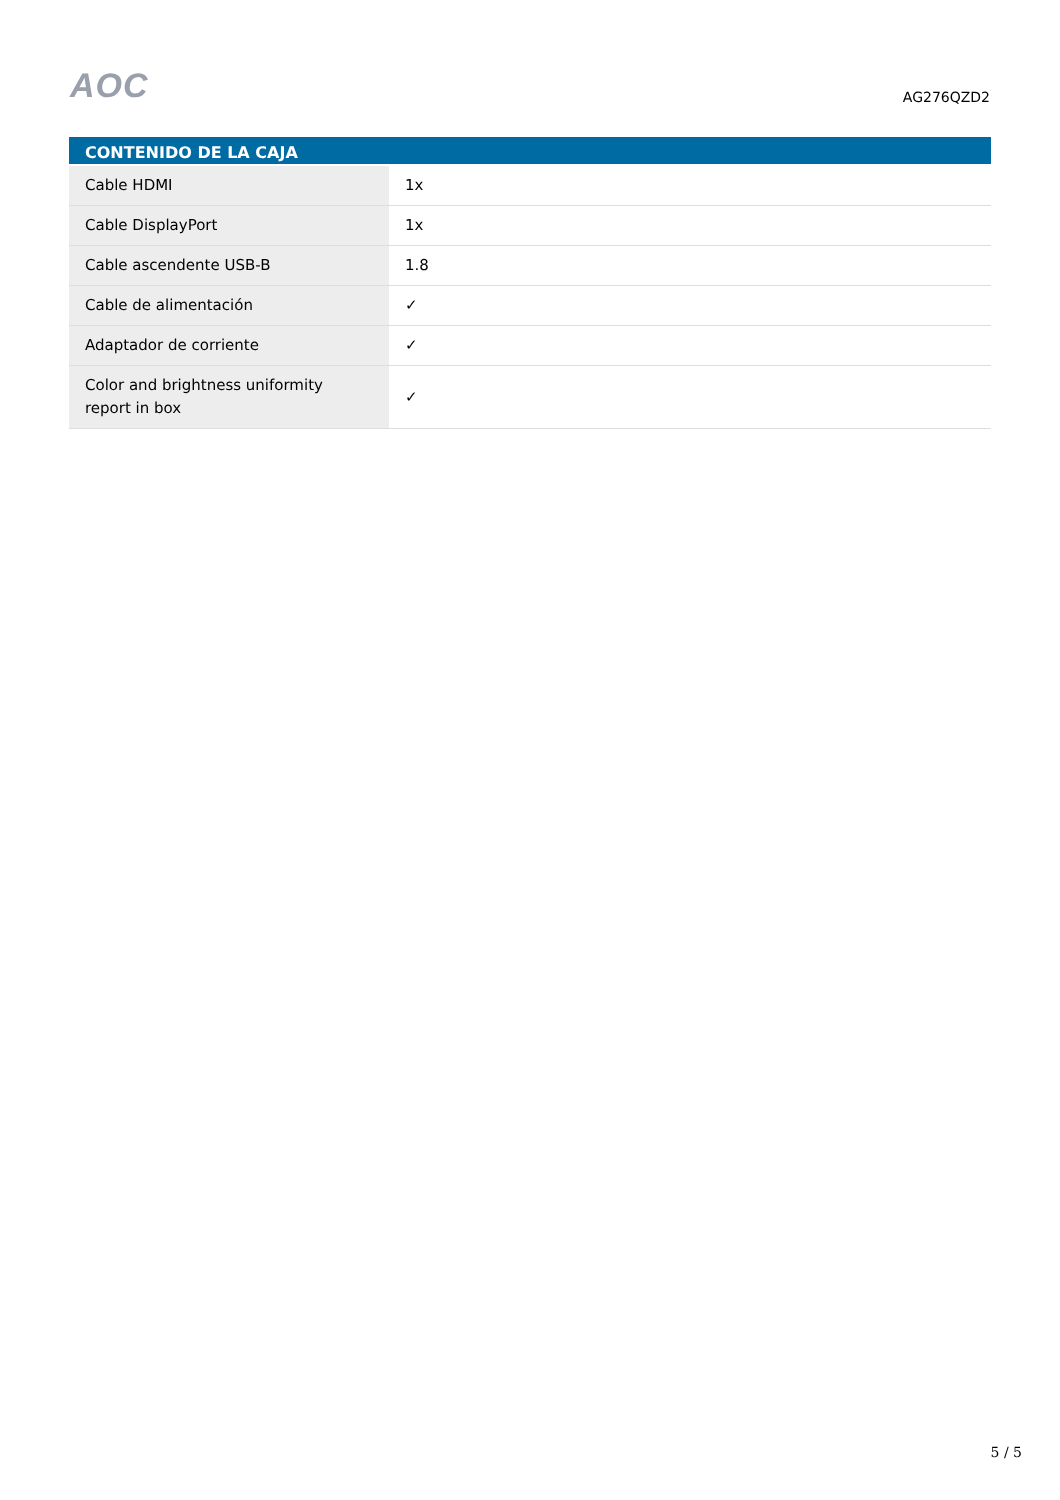AOC
AG276QZD2
| CONTENIDO DE LA CAJA | |
| --- | --- |
| Cable HDMI | 1x |
| Cable DisplayPort | 1x |
| Cable ascendente USB-B | 1.8 |
| Cable de alimentación | ✓ |
| Adaptador de corriente | ✓ |
| Color and brightness uniformity report in box | ✓ |
5 / 5